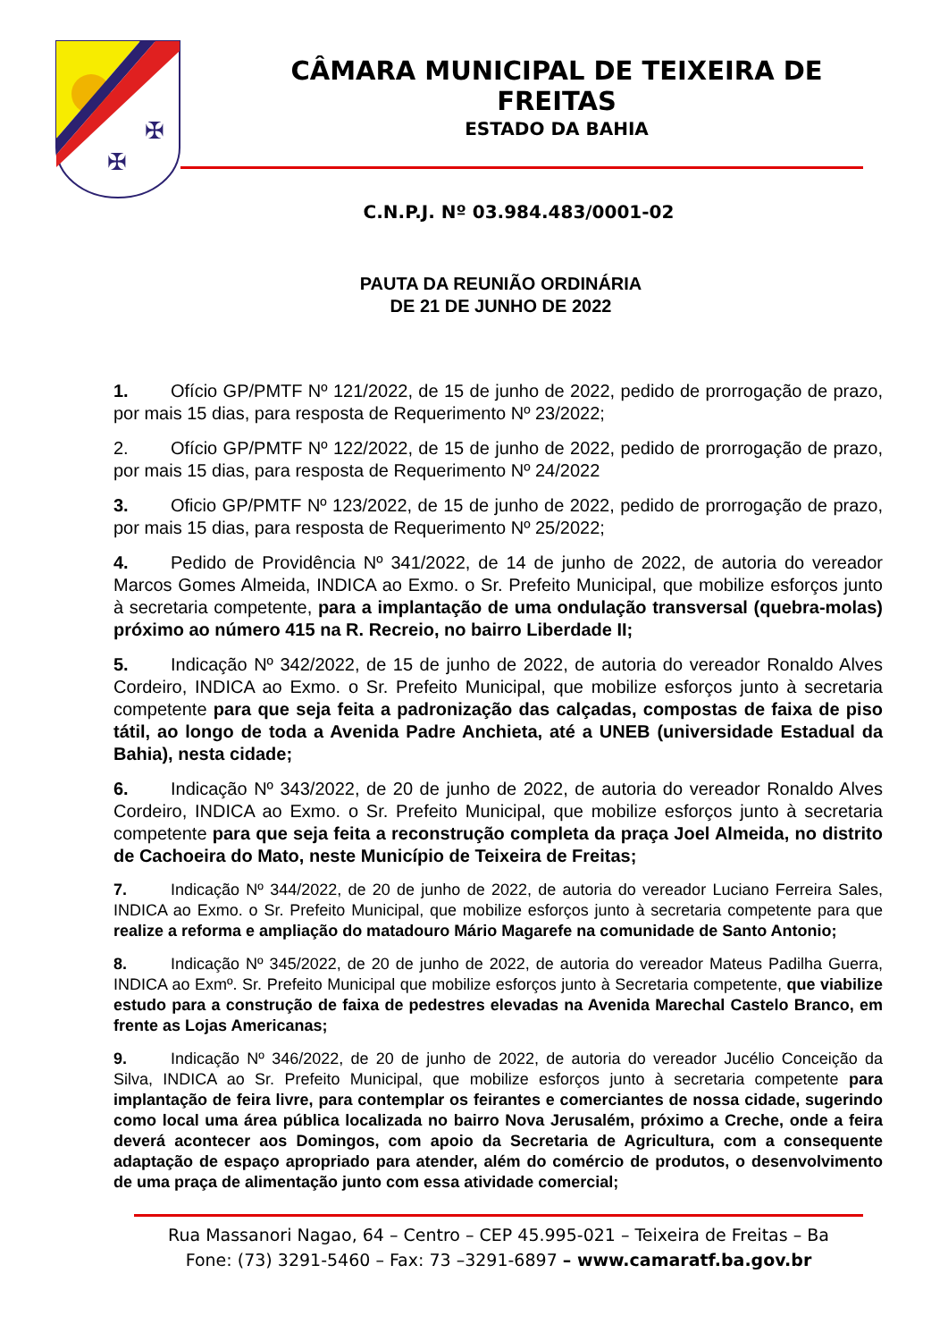✠
✠
CÂMARA MUNICIPAL DE TEIXEIRA DE FREITAS
ESTADO DA BAHIA
C.N.P.J. Nº 03.984.483/0001-02
PAUTA DA REUNIÃO ORDINÁRIA
DE 21 DE JUNHO DE 2022
1. Ofício GP/PMTF Nº 121/2022, de 15 de junho de 2022, pedido de prorrogação de prazo, por mais 15 dias, para resposta de Requerimento Nº 23/2022;
2. Ofício GP/PMTF Nº 122/2022, de 15 de junho de 2022, pedido de prorrogação de prazo, por mais 15 dias, para resposta de Requerimento Nº 24/2022
3. Oficio GP/PMTF Nº 123/2022, de 15 de junho de 2022, pedido de prorrogação de prazo, por mais 15 dias, para resposta de Requerimento Nº 25/2022;
4. Pedido de Providência Nº 341/2022, de 14 de junho de 2022, de autoria do vereador Marcos Gomes Almeida, INDICA ao Exmo. o Sr. Prefeito Municipal, que mobilize esforços junto à secretaria competente, para a implantação de uma ondulação transversal (quebra-molas) próximo ao número 415 na R. Recreio, no bairro Liberdade II;
5. Indicação Nº 342/2022, de 15 de junho de 2022, de autoria do vereador Ronaldo Alves Cordeiro, INDICA ao Exmo. o Sr. Prefeito Municipal, que mobilize esforços junto à secretaria competente para que seja feita a padronização das calçadas, compostas de faixa de piso tátil, ao longo de toda a Avenida Padre Anchieta, até a UNEB (universidade Estadual da Bahia), nesta cidade;
6. Indicação Nº 343/2022, de 20 de junho de 2022, de autoria do vereador Ronaldo Alves Cordeiro, INDICA ao Exmo. o Sr. Prefeito Municipal, que mobilize esforços junto à secretaria competente para que seja feita a reconstrução completa da praça Joel Almeida, no distrito de Cachoeira do Mato, neste Município de Teixeira de Freitas;
7. Indicação Nº 344/2022, de 20 de junho de 2022, de autoria do vereador Luciano Ferreira Sales, INDICA ao Exmo. o Sr. Prefeito Municipal, que mobilize esforços junto à secretaria competente para que realize a reforma e ampliação do matadouro Mário Magarefe na comunidade de Santo Antonio;
8. Indicação Nº 345/2022, de 20 de junho de 2022, de autoria do vereador Mateus Padilha Guerra, INDICA ao Exmº. Sr. Prefeito Municipal que mobilize esforços junto à Secretaria competente, que viabilize estudo para a construção de faixa de pedestres elevadas na Avenida Marechal Castelo Branco, em frente as Lojas Americanas;
9. Indicação Nº 346/2022, de 20 de junho de 2022, de autoria do vereador Jucélio Conceição da Silva, INDICA ao Sr. Prefeito Municipal, que mobilize esforços junto à secretaria competente para implantação de feira livre, para contemplar os feirantes e comerciantes de nossa cidade, sugerindo como local uma área pública localizada no bairro Nova Jerusalém, próximo a Creche, onde a feira deverá acontecer aos Domingos, com apoio da Secretaria de Agricultura, com a consequente adaptação de espaço apropriado para atender, além do comércio de produtos, o desenvolvimento de uma praça de alimentação junto com essa atividade comercial;
Rua Massanori Nagao, 64 – Centro – CEP 45.995-021 – Teixeira de Freitas – Ba
Fone: (73) 3291-5460 – Fax: 73 –3291-6897 – www.camaratf.ba.gov.br